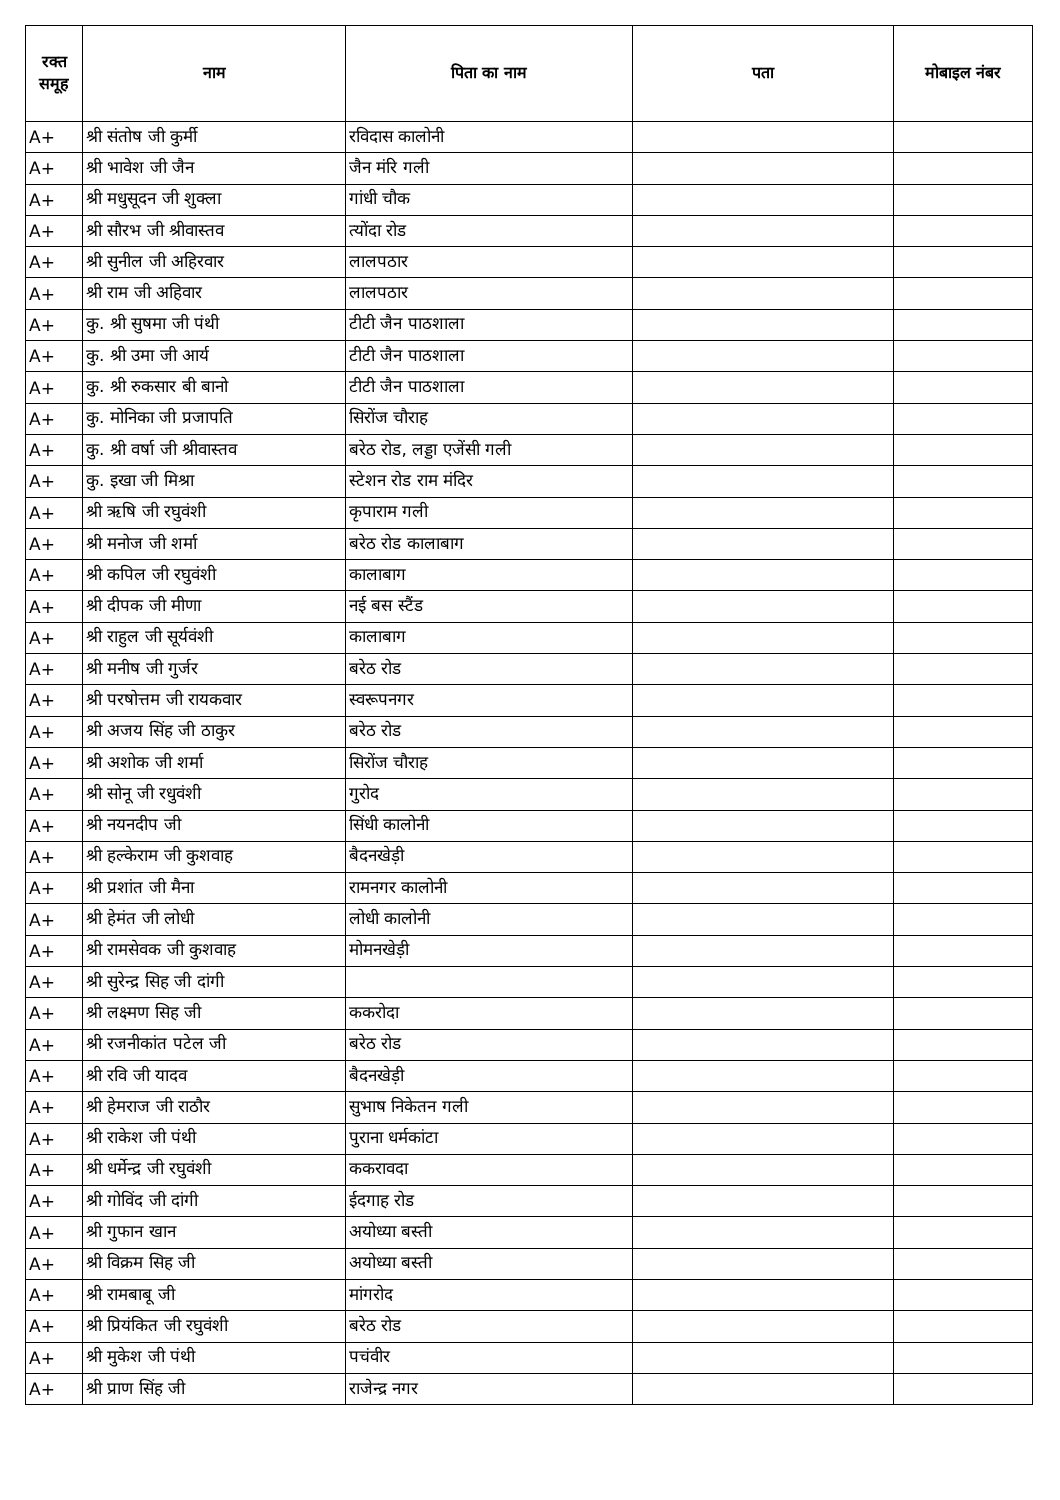| रक्त समूह | नाम | पिता का नाम | पता | मोबाइल नंबर |
| --- | --- | --- | --- | --- |
| A+ | श्री संतोष जी कुर्मी | रविदास कालोनी | | |
| A+ | श्री भावेश जी जैन | जैन मंरि गली | | |
| A+ | श्री मधुसूदन जी शुक्ला | गांधी चौक | | |
| A+ | श्री सौरभ जी श्रीवास्तव | त्योंदा रोड | | |
| A+ | श्री सुनील जी अहिरवार | लालपठार | | |
| A+ | श्री राम जी अहिवार | लालपठार | | |
| A+ | कु. श्री सुषमा जी पंथी | टीटी जैन पाठशाला | | |
| A+ | कु. श्री उमा जी आर्य | टीटी जैन पाठशाला | | |
| A+ | कु. श्री रुकसार बी बानो | टीटी जैन पाठशाला | | |
| A+ | कु. मोनिका जी प्रजापति | सिरोंज चौराह | | |
| A+ | कु. श्री वर्षा जी श्रीवास्तव | बरेठ रोड, लड्डा एजेंसी गली | | |
| A+ | कु. इखा जी मिश्रा | स्टेशन रोड राम मंदिर | | |
| A+ | श्री ऋषि जी रघुवंशी | कृपाराम गली | | |
| A+ | श्री मनोज जी शर्मा | बरेठ रोड कालाबाग | | |
| A+ | श्री कपिल जी रघुवंशी | कालाबाग | | |
| A+ | श्री दीपक जी मीणा | नई बस स्टैंड | | |
| A+ | श्री राहुल जी सूर्यवंशी | कालाबाग | | |
| A+ | श्री मनीष जी गुर्जर | बरेठ रोड | | |
| A+ | श्री परषोत्तम जी रायकवार | स्वरूपनगर | | |
| A+ | श्री अजय सिंह जी ठाकुर | बरेठ रोड | | |
| A+ | श्री अशोक जी शर्मा | सिरोंज चौराह | | |
| A+ | श्री सोनू जी रधुवंशी | गुरोद | | |
| A+ | श्री नयनदीप जी | सिंधी कालोनी | | |
| A+ | श्री हल्केराम जी कुशवाह | बैदनखेड़ी | | |
| A+ | श्री प्रशांत जी मैना | रामनगर कालोनी | | |
| A+ | श्री हेमंत जी लोधी | लोधी कालोनी | | |
| A+ | श्री रामसेवक जी कुशवाह | मोमनखेड़ी | | |
| A+ | श्री सुरेन्द्र सिह जी दांगी | | | |
| A+ | श्री लक्ष्मण सिह जी | ककरोदा | | |
| A+ | श्री रजनीकांत पटेल जी | बरेठ रोड | | |
| A+ | श्री रवि जी यादव | बैदनखेड़ी | | |
| A+ | श्री हेमराज जी राठौर | सुभाष निकेतन गली | | |
| A+ | श्री राकेश जी पंथी | पुराना धर्मकांटा | | |
| A+ | श्री धर्मेन्द्र जी रघुवंशी | ककरावदा | | |
| A+ | श्री गोविंद जी दांगी | ईदगाह रोड | | |
| A+ | श्री गुफान खान | अयोध्या बस्ती | | |
| A+ | श्री विक्रम सिह जी | अयोध्या बस्ती | | |
| A+ | श्री रामबाबू जी | मांगरोद | | |
| A+ | श्री प्रियंकित जी रघुवंशी | बरेठ रोड | | |
| A+ | श्री मुकेश जी पंथी | पचंवीर | | |
| A+ | श्री प्राण सिंह जी | राजेन्द्र नगर | | |